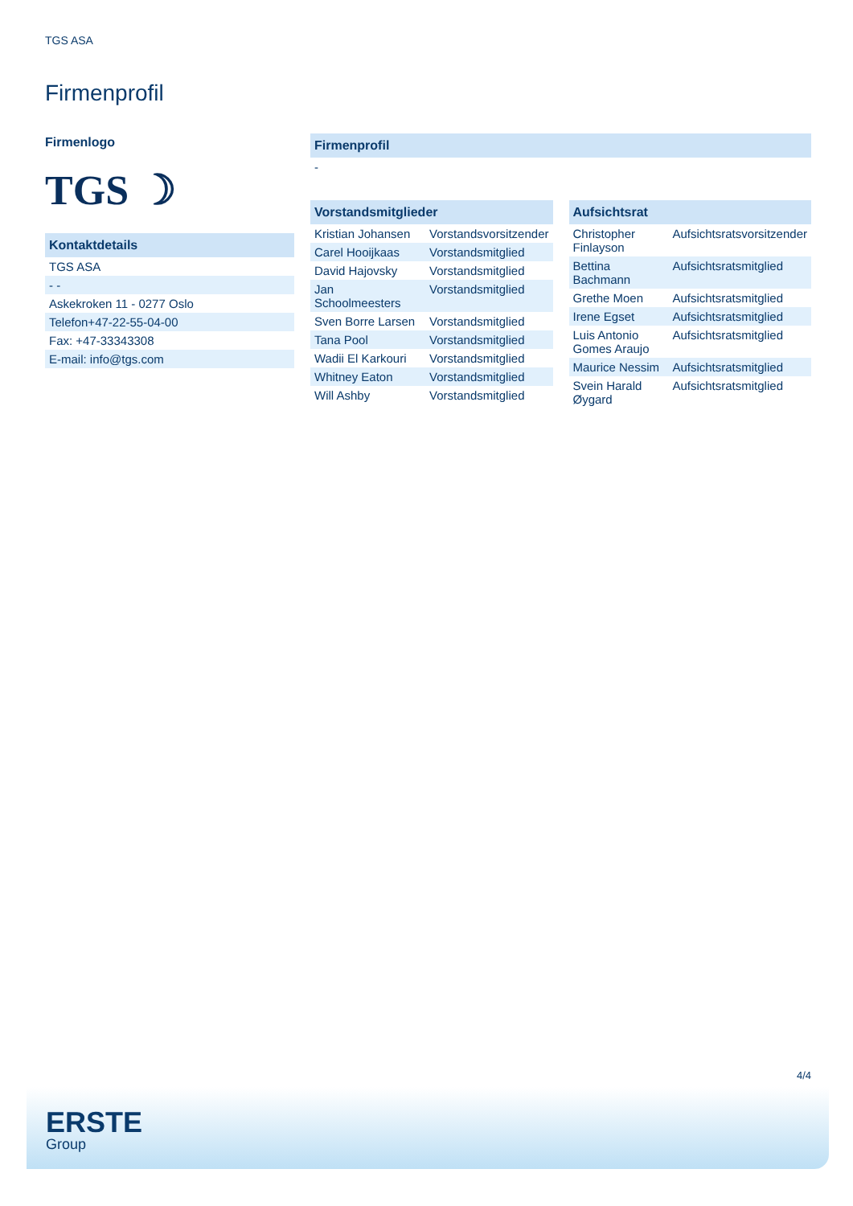TGS ASA
Firmenprofil
Firmenlogo
TGS ☽
| Kontaktdetails |
| --- |
| TGS ASA |
| - - |
| Askekroken 11 - 0277 Oslo |
| Telefon+47-22-55-04-00 |
| Fax: +47-33343308 |
| E-mail: info@tgs.com |
| Firmenprofil |
| --- |
| - |
| Vorstandsmitglieder | |
| --- | --- |
| Kristian Johansen | Vorstandsvorsitzender |
| Carel Hooijkaas | Vorstandsmitglied |
| David Hajovsky | Vorstandsmitglied |
| Jan Schoolmeesters | Vorstandsmitglied |
| Sven Borre Larsen | Vorstandsmitglied |
| Tana Pool | Vorstandsmitglied |
| Wadii El Karkouri | Vorstandsmitglied |
| Whitney Eaton | Vorstandsmitglied |
| Will Ashby | Vorstandsmitglied |
| Aufsichtsrat | |
| --- | --- |
| Christopher Finlayson | Aufsichtsratsvorsitzender |
| Bettina Bachmann | Aufsichtsratsmitglied |
| Grethe Moen | Aufsichtsratsmitglied |
| Irene Egset | Aufsichtsratsmitglied |
| Luis Antonio Gomes Araujo | Aufsichtsratsmitglied |
| Maurice Nessim | Aufsichtsratsmitglied |
| Svein Harald Øygard | Aufsichtsratsmitglied |
4/4
ERSTE
Group